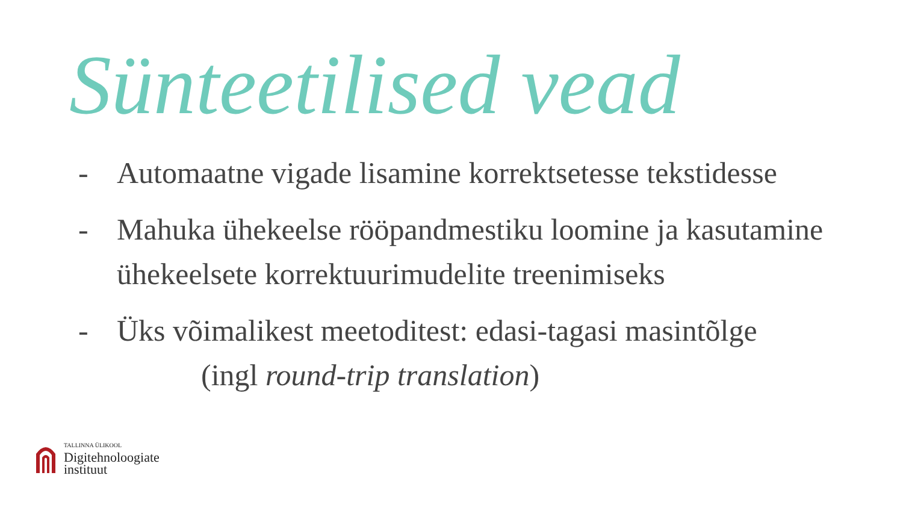Sünteetilised vead
- Automaatne vigade lisamine korrektsetesse tekstidesse
- Mahuka ühekeelse rööpandmestiku loomine ja kasutamine ühekeelsete korrektuurimudelite treenimiseks
- Üks võimalikest meetoditest: edasi-tagasi masintõlge
(ingl round-trip translation)
TALLINNA ÜLIKOOL
Digitehnoloogiate
instituut